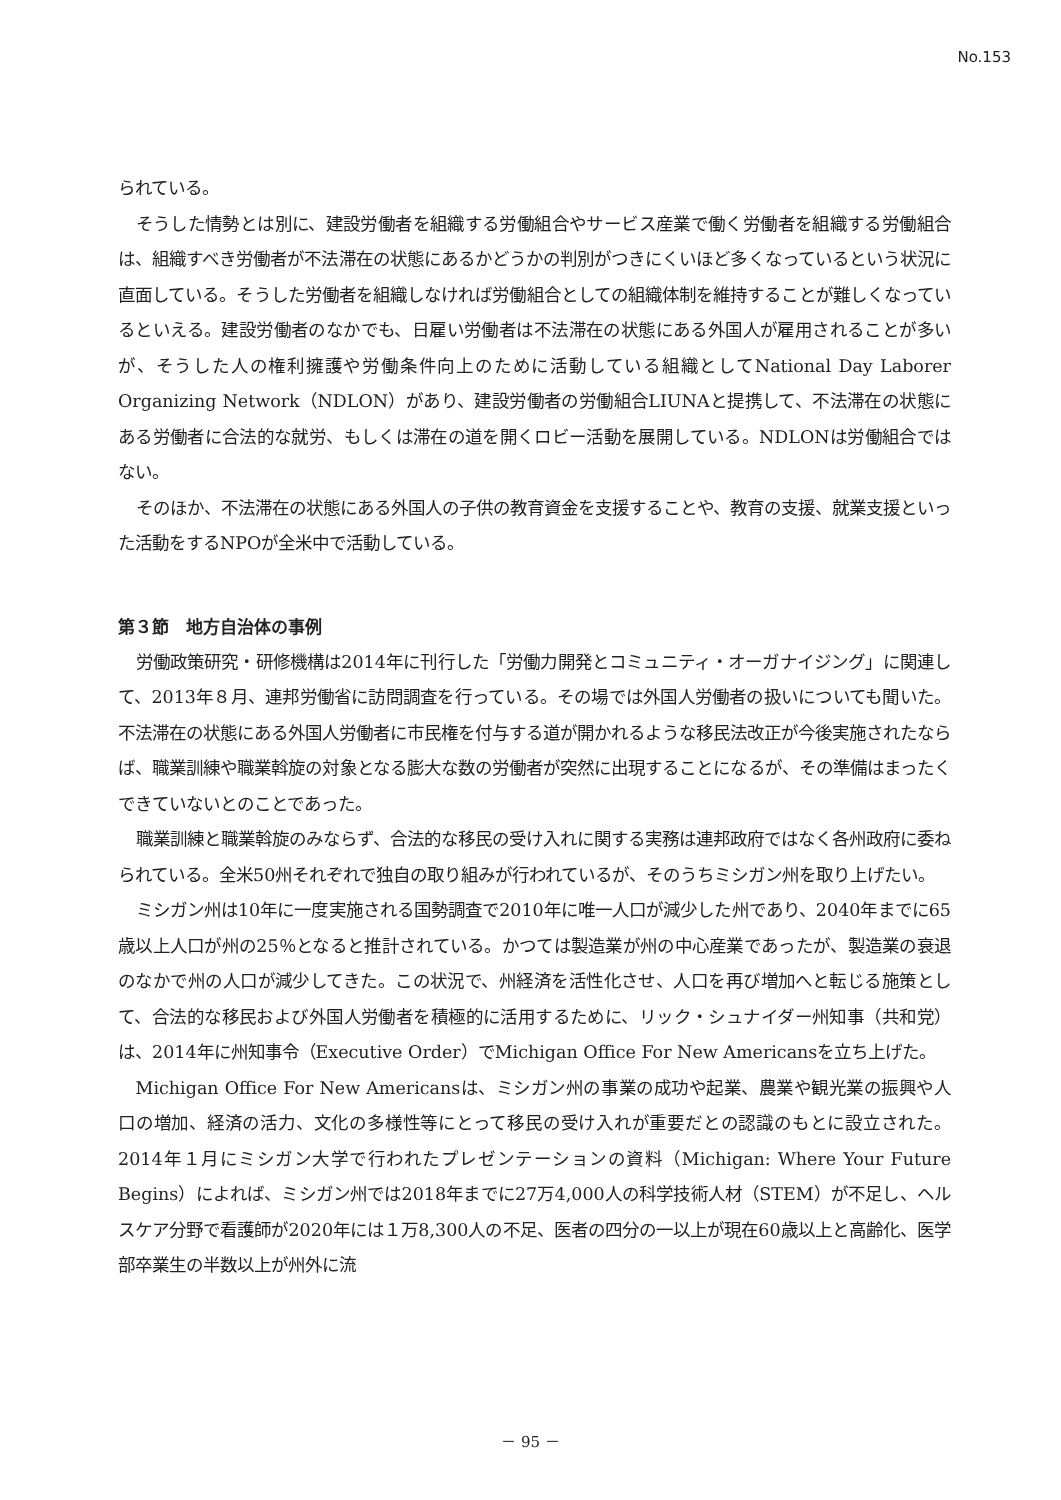No.153
られている。
そうした情勢とは別に、建設労働者を組織する労働組合やサービス産業で働く労働者を組織する労働組合は、組織すべき労働者が不法滞在の状態にあるかどうかの判別がつきにくいほど多くなっているという状況に直面している。そうした労働者を組織しなければ労働組合としての組織体制を維持することが難しくなっているといえる。建設労働者のなかでも、日雇い労働者は不法滞在の状態にある外国人が雇用されることが多いが、そうした人の権利擁護や労働条件向上のために活動している組織としてNational Day Laborer Organizing Network（NDLON）があり、建設労働者の労働組合LIUNAと提携して、不法滞在の状態にある労働者に合法的な就労、もしくは滞在の道を開くロビー活動を展開している。NDLONは労働組合ではない。
そのほか、不法滞在の状態にある外国人の子供の教育資金を支援することや、教育の支援、就業支援といった活動をするNPOが全米中で活動している。
第３節　地方自治体の事例
労働政策研究・研修機構は2014年に刊行した「労働力開発とコミュニティ・オーガナイジング」に関連して、2013年８月、連邦労働省に訪問調査を行っている。その場では外国人労働者の扱いについても聞いた。不法滞在の状態にある外国人労働者に市民権を付与する道が開かれるような移民法改正が今後実施されたならば、職業訓練や職業斡旋の対象となる膨大な数の労働者が突然に出現することになるが、その準備はまったくできていないとのことであった。
職業訓練と職業斡旋のみならず、合法的な移民の受け入れに関する実務は連邦政府ではなく各州政府に委ねられている。全米50州それぞれで独自の取り組みが行われているが、そのうちミシガン州を取り上げたい。
ミシガン州は10年に一度実施される国勢調査で2010年に唯一人口が減少した州であり、2040年までに65歳以上人口が州の25％となると推計されている。かつては製造業が州の中心産業であったが、製造業の衰退のなかで州の人口が減少してきた。この状況で、州経済を活性化させ、人口を再び増加へと転じる施策として、合法的な移民および外国人労働者を積極的に活用するために、リック・シュナイダー州知事（共和党）は、2014年に州知事令（Executive Order）でMichigan Office For New Americansを立ち上げた。
Michigan Office For New Americansは、ミシガン州の事業の成功や起業、農業や観光業の振興や人口の増加、経済の活力、文化の多様性等にとって移民の受け入れが重要だとの認識のもとに設立された。2014年１月にミシガン大学で行われたプレゼンテーションの資料（Michigan: Where Your Future Begins）によれば、ミシガン州では2018年までに27万4,000人の科学技術人材（STEM）が不足し、ヘルスケア分野で看護師が2020年には１万8,300人の不足、医者の四分の一以上が現在60歳以上と高齢化、医学部卒業生の半数以上が州外に流
－ 95 －